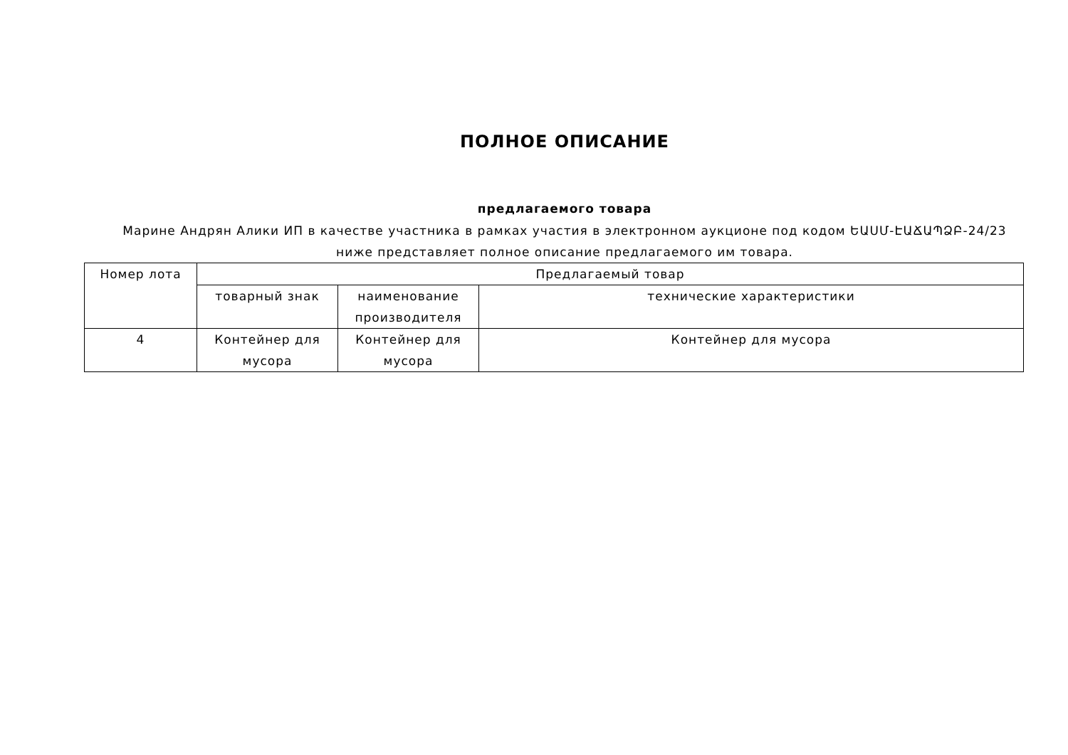ПОЛНОЕ ОПИСАНИЕ
предлагаемого товара
Марине Андрян Алики ИП в качестве участника в рамках участия в электронном аукционе под кодом ԵԱՍՄ-ԷԱՃԱՊՁԲ-24/23 ниже представляет полное описание предлагаемого им товара.
| Номер лота | Предлагаемый товар | | |
| --- | --- | --- | --- |
| | товарный знак | наименование производителя | технические характеристики |
| 4 | Контейнер для мусора | Контейнер для мусора | Контейнер для мусора |